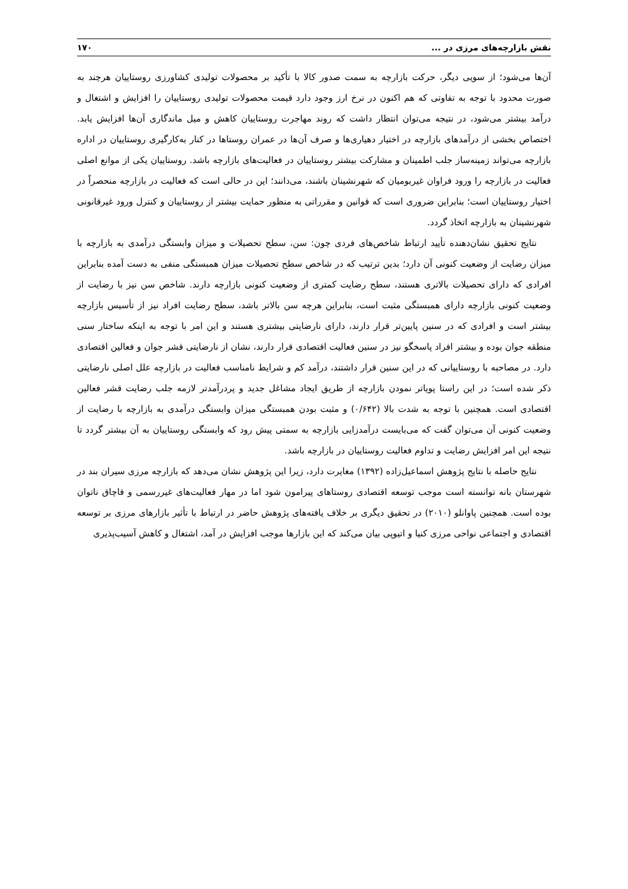نقش بازارچه‌های مرزی در ... ۱۷۰
آن‌ها می‌شود؛ از سویی دیگر، حرکت بازارچه به سمت صدور کالا با تأکید بر محصولات تولیدی کشاورزی روستاییان هرچند به صورت محدود با توجه به تفاوتی که هم اکنون در نرخ ارز وجود دارد قیمت محصولات تولیدی روستاییان را افزایش و اشتغال و درآمد بیشتر می‌شود، در نتیجه می‌توان انتظار داشت که روند مهاجرت روستاییان کاهش و میل ماندگاری آن‌ها افزایش یابد. اختصاص بخشی از درآمدهای بازارچه در اختیار دهیاری‌ها و صرف آن‌ها در عمران روستاها در کنار به‌کارگیری روستاییان در اداره بازارچه می‌تواند زمینه‌ساز جلب اطمینان و مشارکت بیشتر روستاییان در فعالیت‌های بازارچه باشد. روستاییان یکی از موانع اصلی فعالیت در بازارچه را ورود فراوان غیربومیان که شهرنشینان باشند، می‌دانند؛ این در حالی است که فعالیت در بازارچه منحصراً در اختیار روستاییان است؛ بنابراین ضروری است که قوانین و مقرراتی به منظور حمایت بیشتر از روستاییان و کنترل ورود غیرقانونی شهرنشینان به بازارچه اتخاذ گردد.
نتایج تحقیق نشان‌دهنده تأیید ارتباط شاخص‌های فردی چون: سن، سطح تحصیلات و میزان وابستگی درآمدی به بازارچه با میزان رضایت از وضعیت کنونی آن دارد؛ بدین ترتیب که در شاخص سطح تحصیلات میزان همبستگی منفی به دست آمده بنابراین افرادی که دارای تحصیلات بالاتری هستند، سطح رضایت کمتری از وضعیت کنونی بازارچه دارند. شاخص سن نیز با رضایت از وضعیت کنونی بازارچه دارای همبستگی مثبت است، بنابراین هرچه سن بالاتر باشد، سطح رضایت افراد نیز از تأسیس بازارچه بیشتر است و افرادی که در سنین پایین‌تر قرار دارند، دارای نارضایتی بیشتری هستند و این امر با توجه به اینکه ساختار سنی منطقه جوان بوده و بیشتر افراد پاسخگو نیز در سنین فعالیت اقتصادی قرار دارند، نشان از نارضایتی قشر جوان و فعالین اقتصادی دارد. در مصاحبه با روستاییانی که در این سنین قرار داشتند، درآمد کم و شرایط نامناسب فعالیت در بازارچه علل اصلی نارضایتی ذکر شده است؛ در این راستا پویاتر نمودن بازارچه از طریق ایجاد مشاغل جدید و پردرآمدتر لازمه جلب رضایت قشر فعالین اقتصادی است. همچنین با توجه به شدت بالا (۰/۶۴۲) و مثبت بودن همبستگی میزان وابستگی درآمدی به بازارچه با رضایت از وضعیت کنونی آن می‌توان گفت که می‌بایست درآمدزایی بازارچه به سمتی پیش رود که وابستگی روستاییان به آن بیشتر گردد تا نتیجه این امر افزایش رضایت و تداوم فعالیت روستاییان در بازارچه باشد.
نتایج حاصله با نتایج پژوهش اسماعیل‌زاده (۱۳۹۲) مغایرت دارد، زیرا این پژوهش نشان می‌دهد که بازارچه مرزی سیران بند در شهرستان بانه توانسته است موجب توسعه اقتصادی روستاهای پیرامون شود اما در مهار فعالیت‌های غیررسمی و قاچاق ناتوان بوده است. همچنین پاوانلو (۲۰۱۰) در تحقیق دیگری بر خلاف یافته‌های پژوهش حاضر در ارتباط با تأثیر بازارهای مرزی بر توسعه اقتصادی و اجتماعی نواحی مرزی کنیا و اتیوپی بیان می‌کند که این بازارها موجب افزایش در آمد، اشتغال و کاهش آسیب‌پذیری